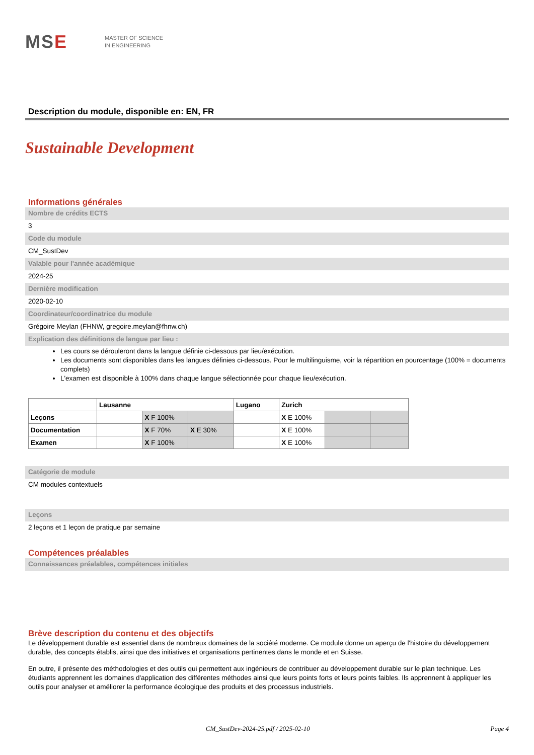MSE
MASTER OF SCIENCE
IN ENGINEERING
Description du module, disponible en: EN, FR
Sustainable Development
Informations générales
Nombre de crédits ECTS
3
Code du module
CM_SustDev
Valable pour l'année académique
2024-25
Dernière modification
2020-02-10
Coordinateur/coordinatrice du module
Grégoire Meylan (FHNW, gregoire.meylan@fhnw.ch)
Explication des définitions de langue par lieu :
Les cours se dérouleront dans la langue définie ci-dessous par lieu/exécution.
Les documents sont disponibles dans les langues définies ci-dessous. Pour le multilinguisme, voir la répartition en pourcentage (100% = documents complets)
L'examen est disponible à 100% dans chaque langue sélectionnée pour chaque lieu/exécution.
| | Lausanne | | | Lugano | Zurich | | |
| --- | --- | --- | --- | --- | --- | --- | --- |
| Leçons | | X F 100% | | | X E 100% | | |
| Documentation | | X F 70% | X E 30% | | X E 100% | | |
| Examen | | X F 100% | | | X E 100% | | |
Catégorie de module
CM modules contextuels
Leçons
2 leçons et 1 leçon de pratique par semaine
Compétences préalables
Connaissances préalables, compétences initiales
Brève description du contenu et des objectifs
Le développement durable est essentiel dans de nombreux domaines de la société moderne. Ce module donne un aperçu de l'histoire du développement durable, des concepts établis, ainsi que des initiatives et organisations pertinentes dans le monde et en Suisse.
En outre, il présente des méthodologies et des outils qui permettent aux ingénieurs de contribuer au développement durable sur le plan technique. Les étudiants apprennent les domaines d'application des différentes méthodes ainsi que leurs points forts et leurs points faibles. Ils apprennent à appliquer les outils pour analyser et améliorer la performance écologique des produits et des processus industriels.
CM_SustDev-2024-25.pdf / 2025-02-10 Page 4